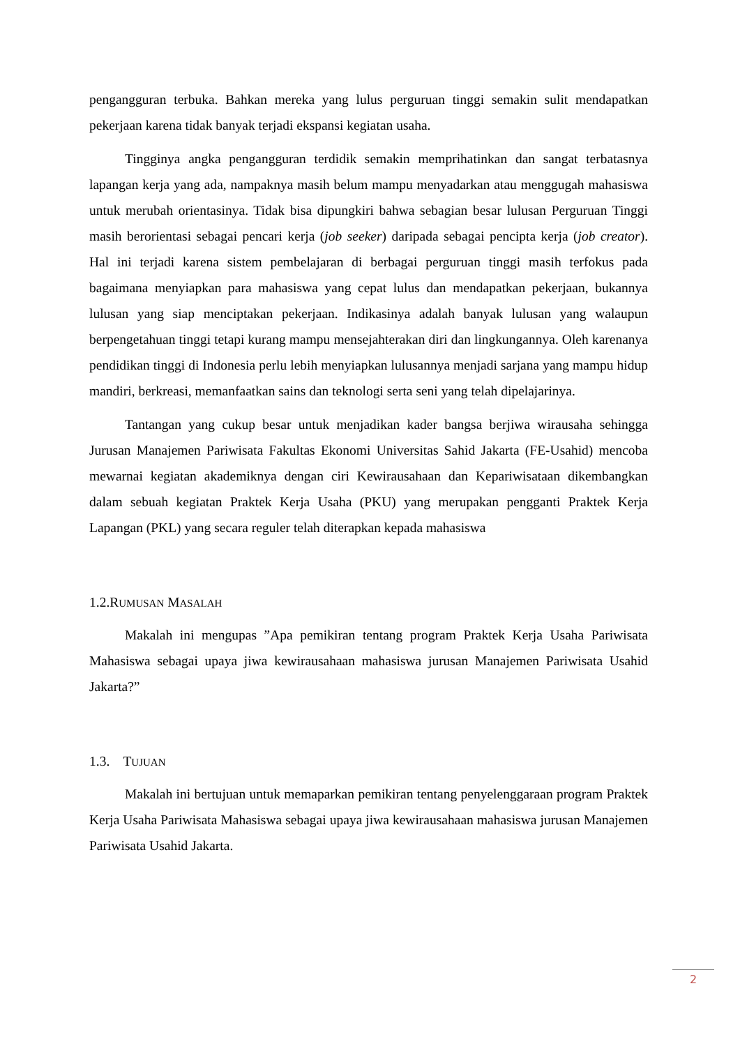pengangguran terbuka. Bahkan mereka yang lulus perguruan tinggi semakin sulit mendapatkan pekerjaan karena tidak banyak terjadi ekspansi kegiatan usaha.
Tingginya angka pengangguran terdidik semakin memprihatinkan dan sangat terbatasnya lapangan kerja yang ada, nampaknya masih belum mampu menyadarkan atau menggugah mahasiswa untuk merubah orientasinya. Tidak bisa dipungkiri bahwa sebagian besar lulusan Perguruan Tinggi masih berorientasi sebagai pencari kerja (job seeker) daripada sebagai pencipta kerja (job creator). Hal ini terjadi karena sistem pembelajaran di berbagai perguruan tinggi masih terfokus pada bagaimana menyiapkan para mahasiswa yang cepat lulus dan mendapatkan pekerjaan, bukannya lulusan yang siap menciptakan pekerjaan. Indikasinya adalah banyak lulusan yang walaupun berpengetahuan tinggi tetapi kurang mampu mensejahterakan diri dan lingkungannya. Oleh karenanya pendidikan tinggi di Indonesia perlu lebih menyiapkan lulusannya menjadi sarjana yang mampu hidup mandiri, berkreasi, memanfaatkan sains dan teknologi serta seni yang telah dipelajarinya.
Tantangan yang cukup besar untuk menjadikan kader bangsa berjiwa wirausaha sehingga Jurusan Manajemen Pariwisata Fakultas Ekonomi Universitas Sahid Jakarta (FE-Usahid) mencoba mewarnai kegiatan akademiknya dengan ciri Kewirausahaan dan Kepariwisataan dikembangkan dalam sebuah kegiatan Praktek Kerja Usaha (PKU) yang merupakan pengganti Praktek Kerja Lapangan (PKL) yang secara reguler telah diterapkan kepada mahasiswa
1.2.RUMUSAN MASALAH
Makalah ini mengupas ”Apa pemikiran tentang program Praktek Kerja Usaha Pariwisata Mahasiswa sebagai upaya jiwa kewirausahaan mahasiswa jurusan Manajemen Pariwisata Usahid Jakarta?”
1.3. TUJUAN
Makalah ini bertujuan untuk memaparkan pemikiran tentang penyelenggaraan program Praktek Kerja Usaha Pariwisata Mahasiswa sebagai upaya jiwa kewirausahaan mahasiswa jurusan Manajemen Pariwisata Usahid Jakarta.
2